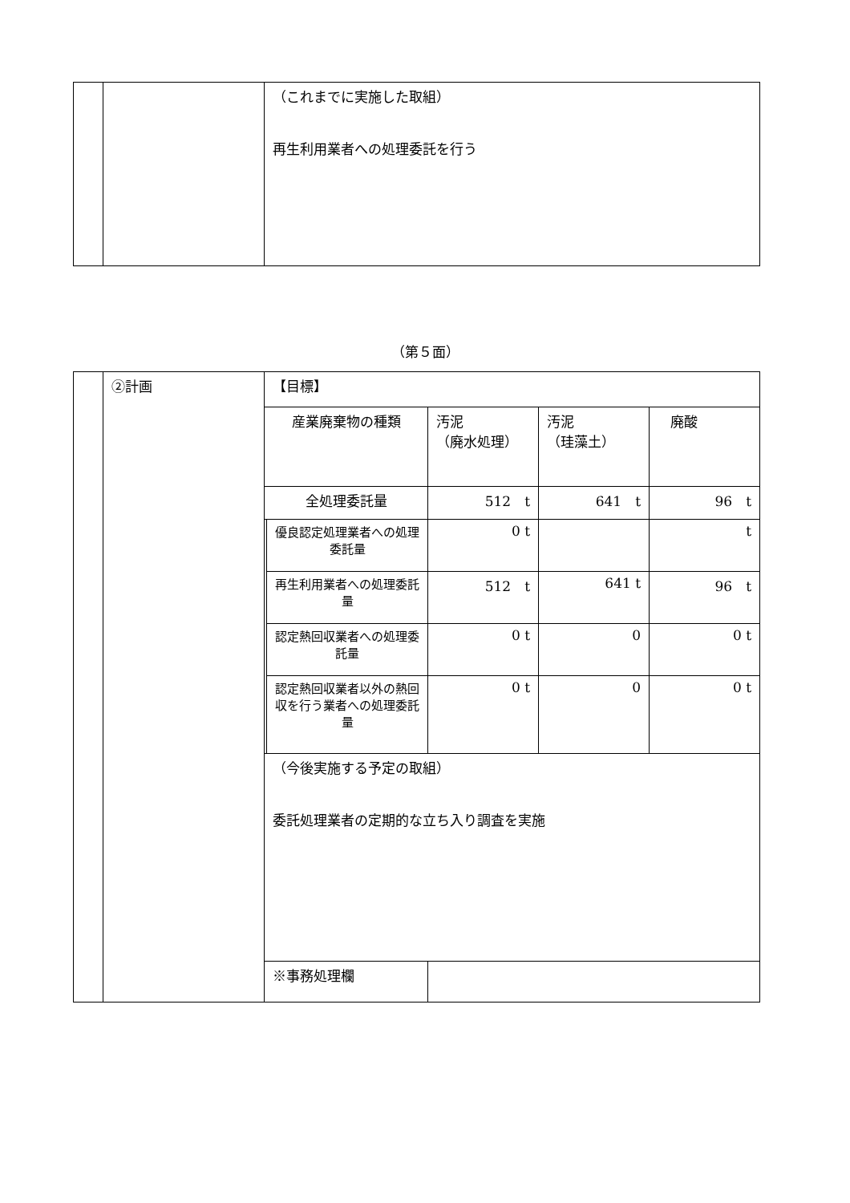| | | （これまでに実施した取組） 再生利用業者への処理委託を行う |
（第５面）
| | ②計画 | 【目標】 | | | | |
| | | 産業廃棄物の種類 | | 汚泥 （廃水処理） | 汚泥 （珪藻土） | 廃酸 |
| | | 全処理委託量 | | 512 t | 641 t | 96 t |
| | | | 優良認定処理業者への処理委託量 | 0 t | | t |
| | | | 再生利用業者への処理委託量 | 512 t | 641 t | 96 t |
| | | | 認定熱回収業者への処理委託量 | 0 t | 0 | 0 t |
| | | | 認定熱回収業者以外の熱回収を行う業者への処理委託量 | 0 t | 0 | 0 t |
| | | （今後実施する予定の取組） 委託処理業者の定期的な立ち入り調査を実施 | | | | |
| | | ※事務処理欄 | | | | |